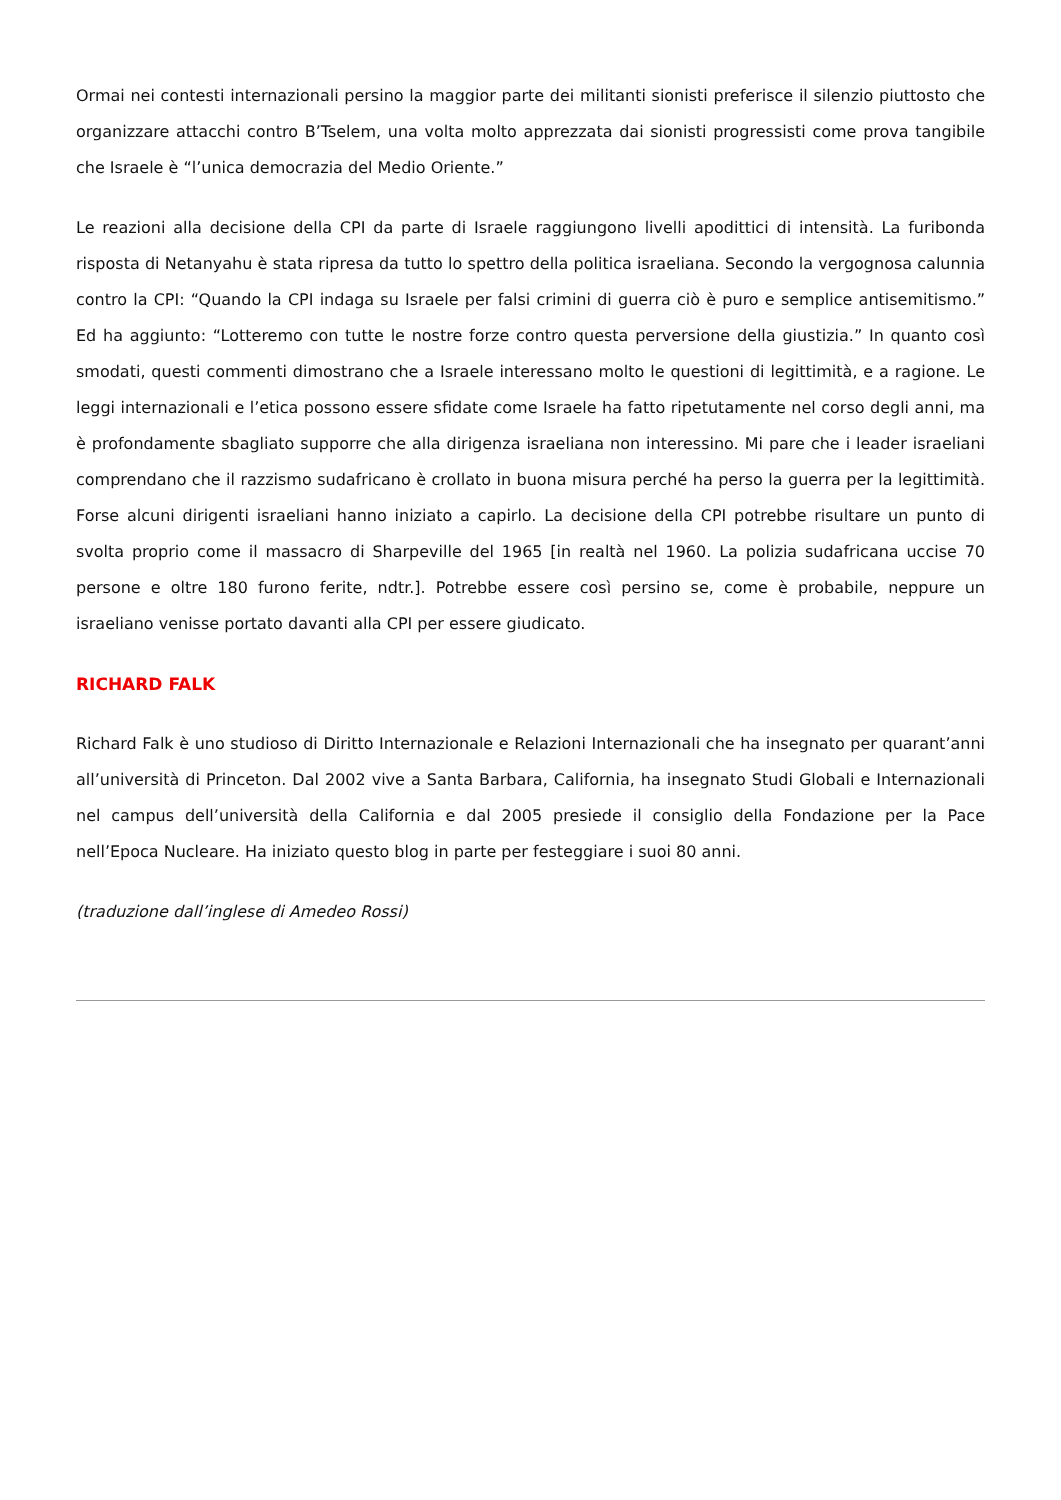Ormai nei contesti internazionali persino la maggior parte dei militanti sionisti preferisce il silenzio piuttosto che organizzare attacchi contro B’Tselem, una volta molto apprezzata dai sionisti progressisti come prova tangibile che Israele è “l’unica democrazia del Medio Oriente.”
Le reazioni alla decisione della CPI da parte di Israele raggiungono livelli apodittici di intensità. La furibonda risposta di Netanyahu è stata ripresa da tutto lo spettro della politica israeliana. Secondo la vergognosa calunnia contro la CPI: “Quando la CPI indaga su Israele per falsi crimini di guerra ciò è puro e semplice antisemitismo.” Ed ha aggiunto: “Lotteremo con tutte le nostre forze contro questa perversione della giustizia.” In quanto così smodati, questi commenti dimostrano che a Israele interessano molto le questioni di legittimità, e a ragione. Le leggi internazionali e l’etica possono essere sfidate come Israele ha fatto ripetutamente nel corso degli anni, ma è profondamente sbagliato supporre che alla dirigenza israeliana non interessino. Mi pare che i leader israeliani comprendano che il razzismo sudafricano è crollato in buona misura perché ha perso la guerra per la legittimità. Forse alcuni dirigenti israeliani hanno iniziato a capirlo. La decisione della CPI potrebbe risultare un punto di svolta proprio come il massacro di Sharpeville del 1965 [in realtà nel 1960. La polizia sudafricana uccise 70 persone e oltre 180 furono ferite, ndtr.]. Potrebbe essere così persino se, come è probabile, neppure un israeliano venisse portato davanti alla CPI per essere giudicato.
RICHARD FALK
Richard Falk è uno studioso di Diritto Internazionale e Relazioni Internazionali che ha insegnato per quarant’anni all’università di Princeton. Dal 2002 vive a Santa Barbara, California, ha insegnato Studi Globali e Internazionali nel campus dell’università della California e dal 2005 presiede il consiglio della Fondazione per la Pace nell’Epoca Nucleare. Ha iniziato questo blog in parte per festeggiare i suoi 80 anni.
(traduzione dall’inglese di Amedeo Rossi)